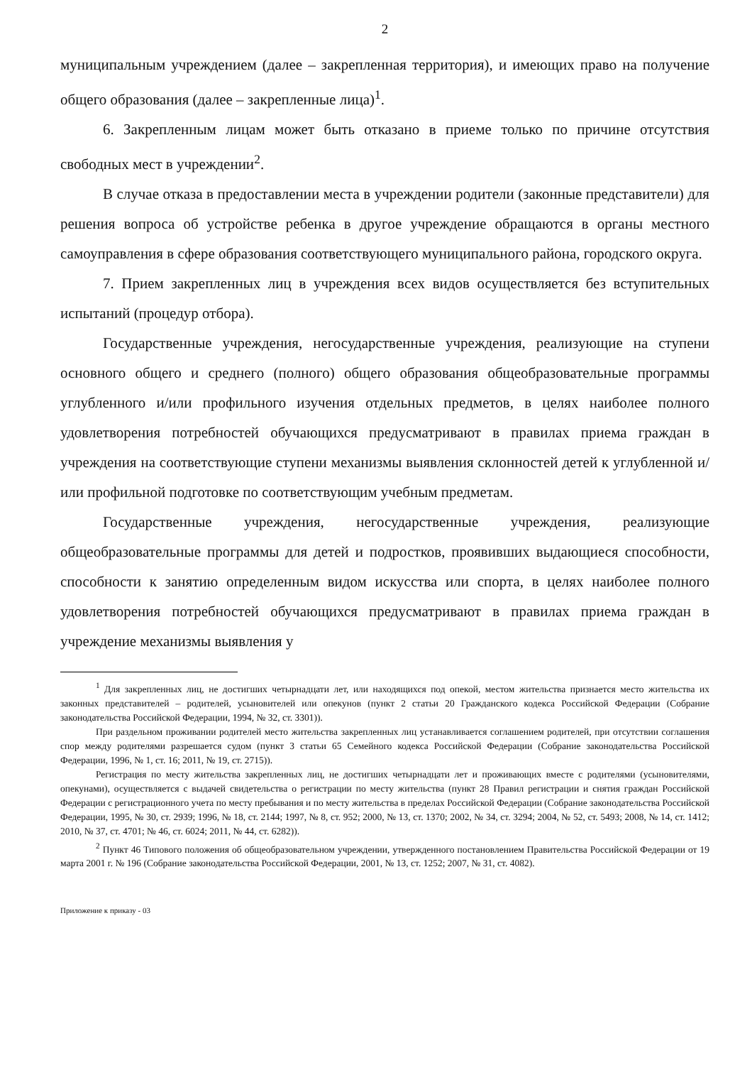2
муниципальным учреждением (далее – закрепленная территория), и имеющих право на получение общего образования (далее – закрепленные лица)<sup>1</sup>.
6. Закрепленным лицам может быть отказано в приеме только по причине отсутствия свободных мест в учреждении<sup>2</sup>.
В случае отказа в предоставлении места в учреждении родители (законные представители) для решения вопроса об устройстве ребенка в другое учреждение обращаются в органы местного самоуправления в сфере образования соответствующего муниципального района, городского округа.
7. Прием закрепленных лиц в учреждения всех видов осуществляется без вступительных испытаний (процедур отбора).
Государственные учреждения, негосударственные учреждения, реализующие на ступени основного общего и среднего (полного) общего образования общеобразовательные программы углубленного и/или профильного изучения отдельных предметов, в целях наиболее полного удовлетворения потребностей обучающихся предусматривают в правилах приема граждан в учреждения на соответствующие ступени механизмы выявления склонностей детей к углубленной и/или профильной подготовке по соответствующим учебным предметам.
Государственные учреждения, негосударственные учреждения, реализующие общеобразовательные программы для детей и подростков, проявивших выдающиеся способности, способности к занятию определенным видом искусства или спорта, в целях наиболее полного удовлетворения потребностей обучающихся предусматривают в правилах приема граждан в учреждение механизмы выявления у
<sup>1</sup> Для закрепленных лиц, не достигших четырнадцати лет, или находящихся под опекой, местом жительства признается место жительства их законных представителей – родителей, усыновителей или опекунов (пункт 2 статьи 20 Гражданского кодекса Российской Федерации (Собрание законодательства Российской Федерации, 1994, № 32, ст. 3301)).
При раздельном проживании родителей место жительства закрепленных лиц устанавливается соглашением родителей, при отсутствии соглашения спор между родителями разрешается судом (пункт 3 статьи 65 Семейного кодекса Российской Федерации (Собрание законодательства Российской Федерации, 1996, № 1, ст. 16; 2011, № 19, ст. 2715)).
Регистрация по месту жительства закрепленных лиц, не достигших четырнадцати лет и проживающих вместе с родителями (усыновителями, опекунами), осуществляется с выдачей свидетельства о регистрации по месту жительства (пункт 28 Правил регистрации и снятия граждан Российской Федерации с регистрационного учета по месту пребывания и по месту жительства в пределах Российской Федерации (Собрание законодательства Российской Федерации, 1995, № 30, ст. 2939; 1996, № 18, ст. 2144; 1997, № 8, ст. 952; 2000, № 13, ст. 1370; 2002, № 34, ст. 3294; 2004, № 52, ст. 5493; 2008, № 14, ст. 1412; 2010, № 37, ст. 4701; № 46, ст. 6024; 2011, № 44, ст. 6282)).
<sup>2</sup> Пункт 46 Типового положения об общеобразовательном учреждении, утвержденного постановлением Правительства Российской Федерации от 19 марта 2001 г. № 196 (Собрание законодательства Российской Федерации, 2001, № 13, ст. 1252; 2007, № 31, ст. 4082).
Приложение к приказу - 03